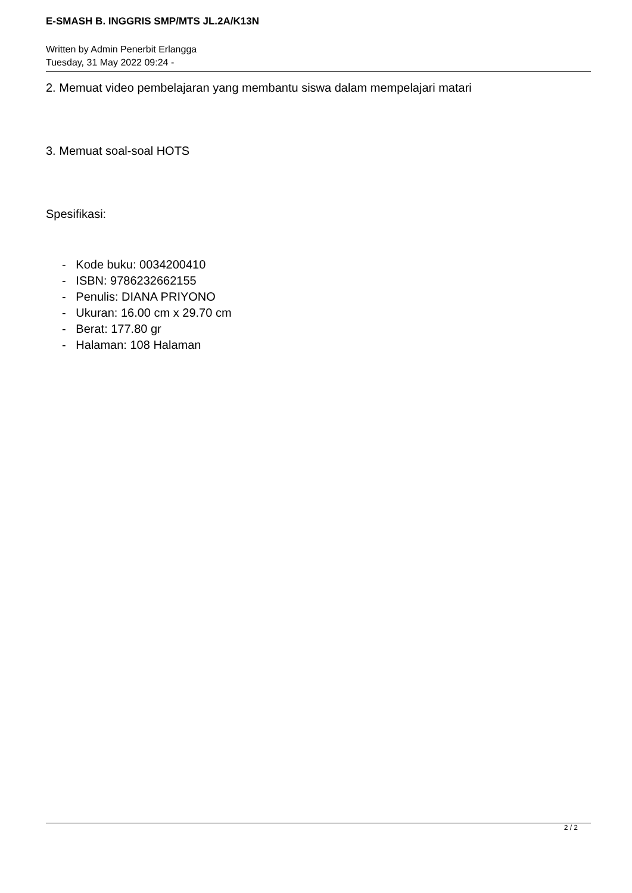E-SMASH B. INGGRIS SMP/MTS JL.2A/K13N
Written by Admin Penerbit Erlangga
Tuesday, 31 May 2022 09:24 -
2. Memuat video pembelajaran yang membantu siswa dalam mempelajari matari
3. Memuat soal-soal HOTS
Spesifikasi:
- Kode buku: 0034200410
- ISBN: 9786232662155
- Penulis: DIANA PRIYONO
- Ukuran: 16.00 cm x 29.70 cm
- Berat: 177.80 gr
- Halaman: 108 Halaman
2 / 2